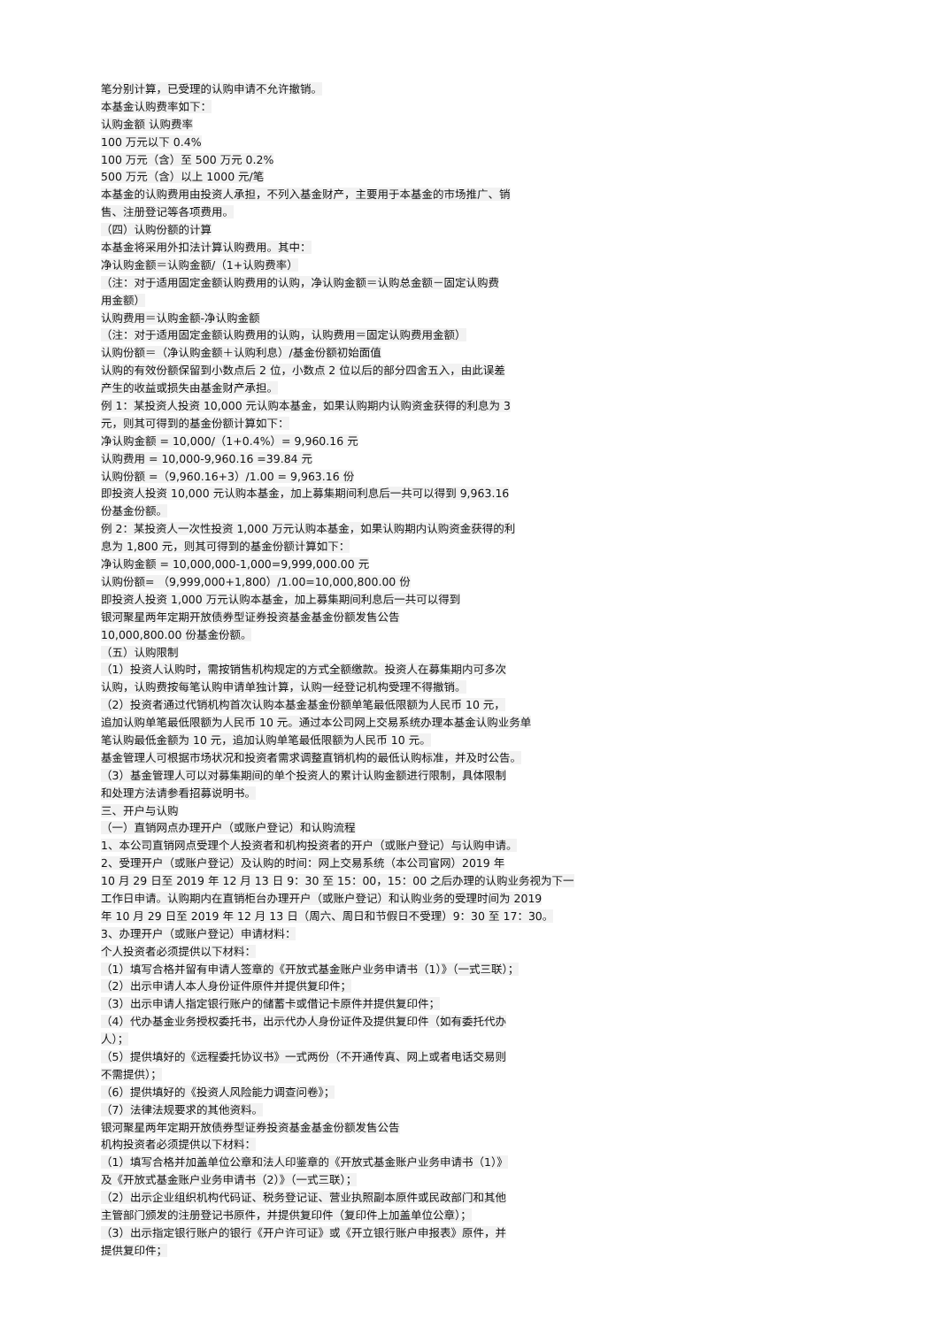笔分别计算，已受理的认购申请不允许撤销。
本基金认购费率如下：
认购金额 认购费率
100 万元以下 0.4%
100 万元（含）至 500 万元 0.2%
500 万元（含）以上 1000 元/笔
本基金的认购费用由投资人承担，不列入基金财产，主要用于本基金的市场推广、销
售、注册登记等各项费用。
（四）认购份额的计算
本基金将采用外扣法计算认购费用。其中：
净认购金额＝认购金额/（1+认购费率）
（注：对于适用固定金额认购费用的认购，净认购金额＝认购总金额－固定认购费
用金额）
认购费用＝认购金额-净认购金额
（注：对于适用固定金额认购费用的认购，认购费用＝固定认购费用金额）
认购份额＝（净认购金额＋认购利息）/基金份额初始面值
认购的有效份额保留到小数点后 2 位，小数点 2 位以后的部分四舍五入，由此误差
产生的收益或损失由基金财产承担。
例 1：某投资人投资 10,000 元认购本基金，如果认购期内认购资金获得的利息为 3
元，则其可得到的基金份额计算如下：
净认购金额 = 10,000/（1+0.4%）= 9,960.16 元
认购费用 = 10,000-9,960.16 =39.84 元
认购份额 =（9,960.16+3）/1.00 = 9,963.16 份
即投资人投资 10,000 元认购本基金，加上募集期间利息后一共可以得到 9,963.16
份基金份额。
例 2：某投资人一次性投资 1,000 万元认购本基金，如果认购期内认购资金获得的利
息为 1,800 元，则其可得到的基金份额计算如下：
净认购金额 = 10,000,000-1,000=9,999,000.00 元
认购份额= （9,999,000+1,800）/1.00=10,000,800.00 份
即投资人投资 1,000 万元认购本基金，加上募集期间利息后一共可以得到
银河聚星两年定期开放债券型证券投资基金基金份额发售公告
10,000,800.00 份基金份额。
（五）认购限制
（1）投资人认购时，需按销售机构规定的方式全额缴款。投资人在募集期内可多次
认购，认购费按每笔认购申请单独计算，认购一经登记机构受理不得撤销。
（2）投资者通过代销机构首次认购本基金基金份额单笔最低限额为人民币 10 元，
追加认购单笔最低限额为人民币 10 元。通过本公司网上交易系统办理本基金认购业务单
笔认购最低金额为 10 元，追加认购单笔最低限额为人民币 10 元。
基金管理人可根据市场状况和投资者需求调整直销机构的最低认购标准，并及时公告。
（3）基金管理人可以对募集期间的单个投资人的累计认购金额进行限制，具体限制
和处理方法请参看招募说明书。
三、开户与认购
（一）直销网点办理开户（或账户登记）和认购流程
1、本公司直销网点受理个人投资者和机构投资者的开户（或账户登记）与认购申请。
2、受理开户（或账户登记）及认购的时间：网上交易系统（本公司官网）2019 年
10 月 29 日至 2019 年 12 月 13 日 9：30 至 15：00，15：00 之后办理的认购业务视为下一
工作日申请。认购期内在直销柜台办理开户（或账户登记）和认购业务的受理时间为 2019
年 10 月 29 日至 2019 年 12 月 13 日（周六、周日和节假日不受理）9：30 至 17：30。
3、办理开户（或账户登记）申请材料：
个人投资者必须提供以下材料：
（1）填写合格并留有申请人签章的《开放式基金账户业务申请书（1）》（一式三联）；
（2）出示申请人本人身份证件原件并提供复印件；
（3）出示申请人指定银行账户的储蓄卡或借记卡原件并提供复印件；
（4）代办基金业务授权委托书，出示代办人身份证件及提供复印件（如有委托代办
人）；
（5）提供填好的《远程委托协议书》一式两份（不开通传真、网上或者电话交易则
不需提供）；
（6）提供填好的《投资人风险能力调查问卷》；
（7）法律法规要求的其他资料。
银河聚星两年定期开放债券型证券投资基金基金份额发售公告
机构投资者必须提供以下材料：
（1）填写合格并加盖单位公章和法人印鉴章的《开放式基金账户业务申请书（1）》
及《开放式基金账户业务申请书（2）》（一式三联）；
（2）出示企业组织机构代码证、税务登记证、营业执照副本原件或民政部门和其他
主管部门颁发的注册登记书原件，并提供复印件（复印件上加盖单位公章）；
（3）出示指定银行账户的银行《开户许可证》或《开立银行账户申报表》原件，并
提供复印件；